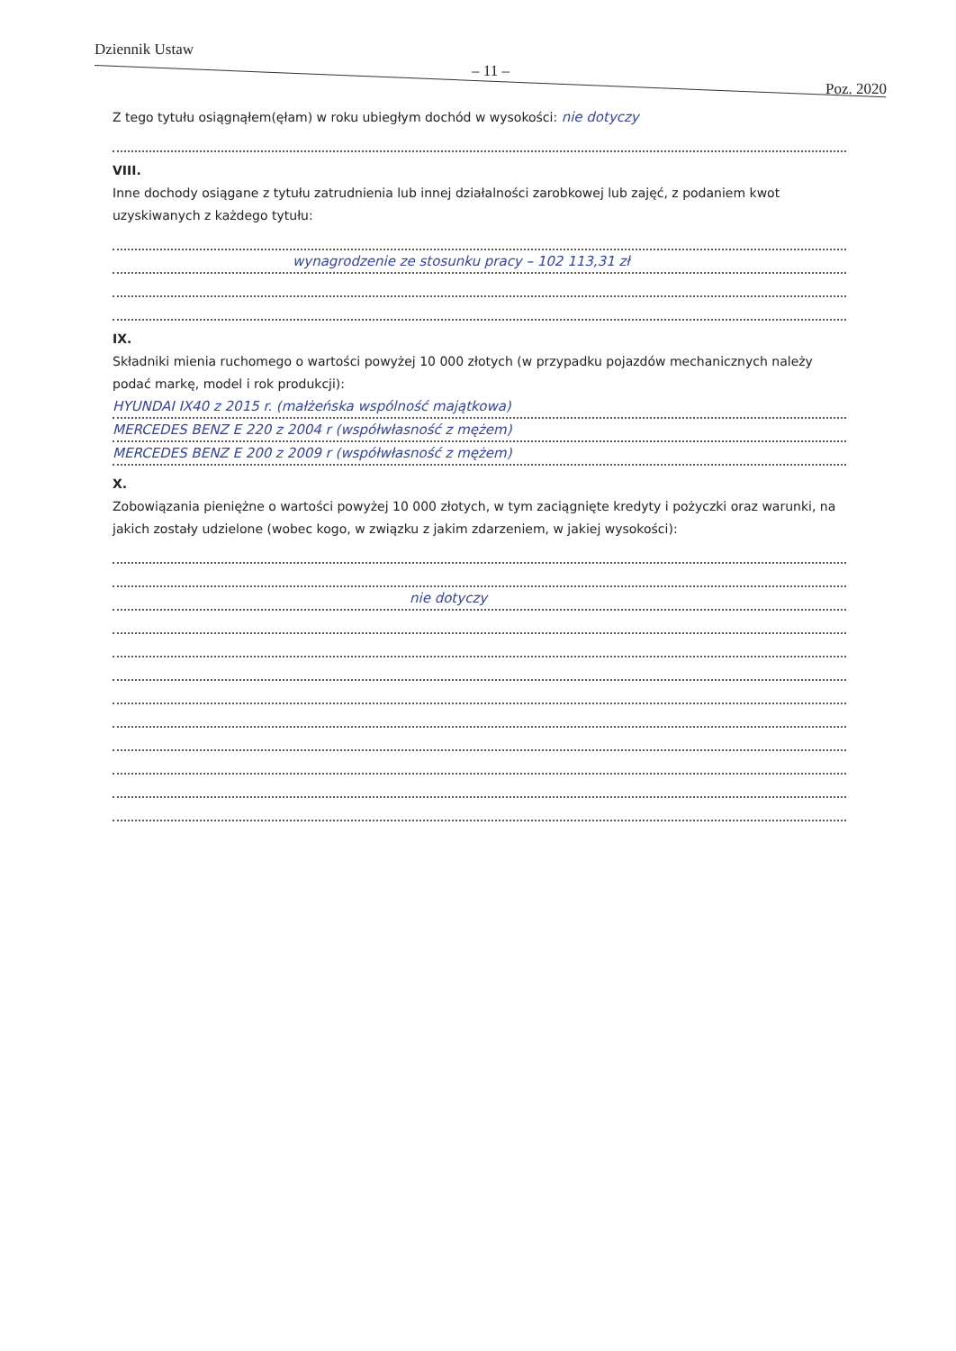Dziennik Ustaw
– 11 –
Poz. 2020
Z tego tytułu osiągnąłem(ęłam) w roku ubiegłym dochód w wysokości: nie dotyczy
VIII.
Inne dochody osiągane z tytułu zatrudnienia lub innej działalności zarobkowej lub zajęć, z podaniem kwot uzyskiwanych z każdego tytułu:
wynagrodzenie ze stosunku pracy – 102 113,31 zł
IX.
Składniki mienia ruchomego o wartości powyżej 10 000 złotych (w przypadku pojazdów mechanicznych należy podać markę, model i rok produkcji):
HYUNDAI IX40 z 2015 r. (małżeńska wspólność majątkowa)
MERCEDES BENZ E 220 z 2004 r (współwłasność z mężem)
MERCEDES BENZ E 200 z 2009 r (współwłasność z mężem)
X.
Zobowiązania pieniężne o wartości powyżej 10 000 złotych, w tym zaciągnięte kredyty i pożyczki oraz warunki, na jakich zostały udzielone (wobec kogo, w związku z jakim zdarzeniem, w jakiej wysokości):
nie dotyczy